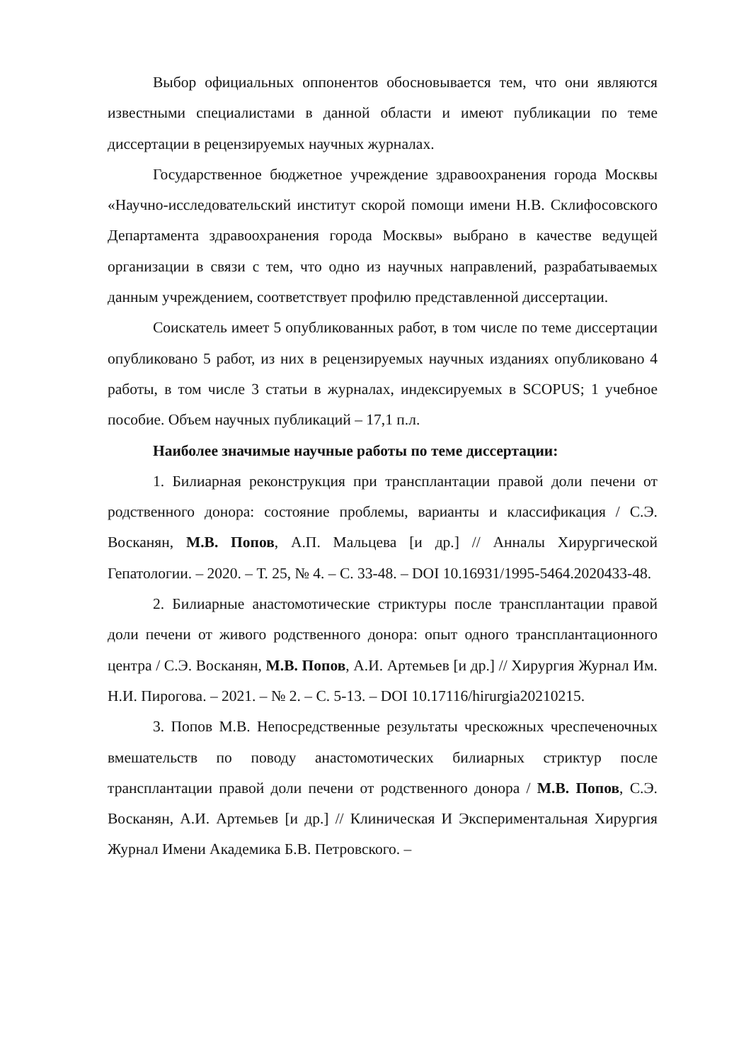Выбор официальных оппонентов обосновывается тем, что они являются известными специалистами в данной области и имеют публикации по теме диссертации в рецензируемых научных журналах.
Государственное бюджетное учреждение здравоохранения города Москвы «Научно-исследовательский институт скорой помощи имени Н.В. Склифосовского Департамента здравоохранения города Москвы» выбрано в качестве ведущей организации в связи с тем, что одно из научных направлений, разрабатываемых данным учреждением, соответствует профилю представленной диссертации.
Соискатель имеет 5 опубликованных работ, в том числе по теме диссертации опубликовано 5 работ, из них в рецензируемых научных изданиях опубликовано 4 работы, в том числе 3 статьи в журналах, индексируемых в SCOPUS; 1 учебное пособие. Объем научных публикаций – 17,1 п.л.
Наиболее значимые научные работы по теме диссертации:
1. Билиарная реконструкция при трансплантации правой доли печени от родственного донора: состояние проблемы, варианты и классификация / С.Э. Восканян, М.В. Попов, А.П. Мальцева [и др.] // Анналы Хирургической Гепатологии. – 2020. – Т. 25, № 4. – С. 33-48. – DOI 10.16931/1995-5464.2020433-48.
2. Билиарные анастомотические стриктуры после трансплантации правой доли печени от живого родственного донора: опыт одного трансплантационного центра / С.Э. Восканян, М.В. Попов, А.И. Артемьев [и др.] // Хирургия Журнал Им. Н.И. Пирогова. – 2021. – № 2. – С. 5-13. – DOI 10.17116/hirurgia20210215.
3. Попов М.В. Непосредственные результаты чрескожных чреспеченочных вмешательств по поводу анастомотических билиарных стриктур после трансплантации правой доли печени от родственного донора / М.В. Попов, С.Э. Восканян, А.И. Артемьев [и др.] // Клиническая И Экспериментальная Хирургия Журнал Имени Академика Б.В. Петровского. –